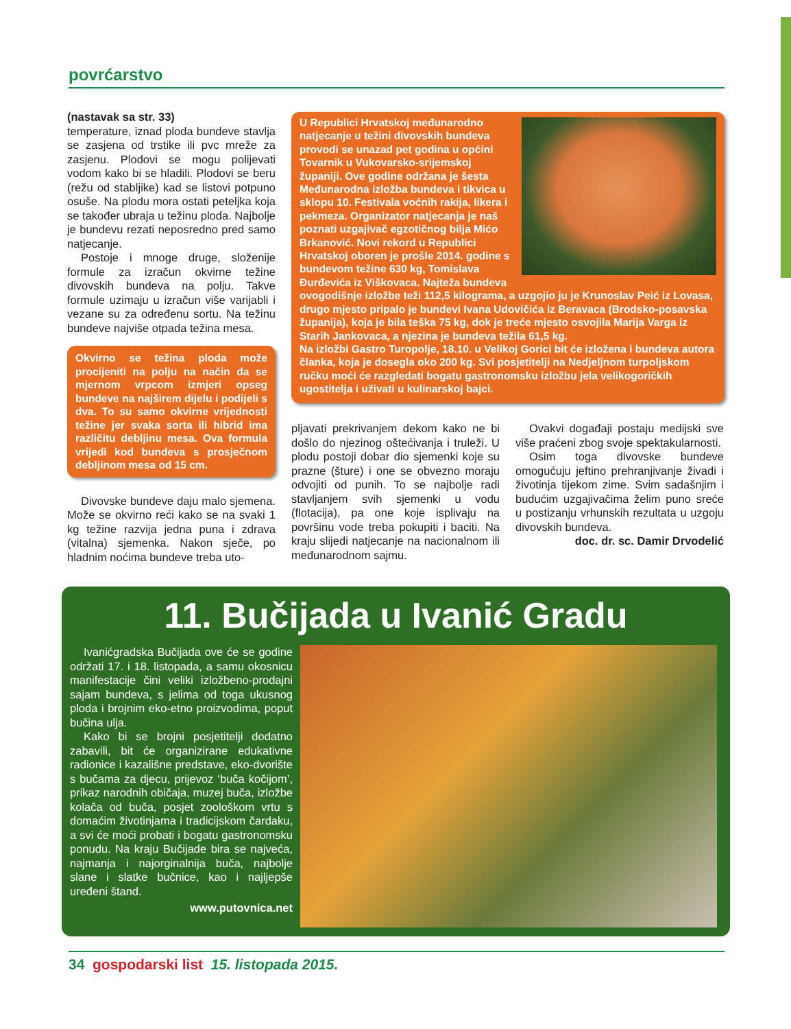povrćarstvo
(nastavak sa str. 33)
temperature, iznad ploda bundeve stavlja se zasjena od trstike ili pvc mreže za zasjenu. Plodovi se mogu polijevati vodom kako bi se hladili. Plodovi se beru (režu od stabljike) kad se listovi potpuno osuše. Na plodu mora ostati peteljka koja se također ubraja u težinu ploda. Najbolje je bundevu rezati neposredno pred samo natjecanje.
Postoje i mnoge druge, složenije formule za izračun okvirne težine divovskih bundeva na polju. Takve formule uzimaju u izračun više varijabli i vezane su za određenu sortu. Na težinu bundeve najviše otpada težina mesa.
Okvirno se težina ploda može procijeniti na polju na način da se mjernom vrpcom izmjeri opseg bundeve na najširem dijelu i podijeli s dva. To su samo okvirne vrijednosti težine jer svaka sorta ili hibrid ima različitu debljinu mesa. Ova formula vrijedi kod bundeva s prosječnom debljinom mesa od 15 cm.
Divovske bundeve daju malo sjemena. Može se okvirno reći kako se na svaki 1 kg težine razvija jedna puna i zdrava (vitalna) sjemenka. Nakon sječe, po hladnim noćima bundeve treba uto-
U Republici Hrvatskoj međunarodno natjecanje u težini divovskih bundeva provodi se unazad pet godina u općini Tovarnik u Vukovarsko-srijemskoj županiji. Ove godine održana je šesta Međunarodna izložba bundeva i tikvica u sklopu 10. Festivala voćnih rakija, likera i pekmeza. Organizator natjecanja je naš poznati uzgajivač egzotičnog bilja Mićo Brkanović. Novi rekord u Republici Hrvatskoj oboren je prošle 2014. godine s bundevom težine 630 kg, Tomislava Đurđevića iz Viškovaca. Najteža bundeva ovogodišnje izložbe teži 112,5 kilograma, a uzgojio ju je Krunoslav Peić iz Lovasa, drugo mjesto pripalo je bundevi Ivana Udovičića iz Beravaca (Brodsko-posavska županija), koja je bila teška 75 kg, dok je treće mjesto osvojila Marija Varga iz Starih Jankovaca, a njezina je bundeva težila 61,5 kg.
Na izložbi Gastro Turopolje, 18.10. u Velikoj Gorici bit će izložena i bundeva autora članka, koja je dosegla oko 200 kg. Svi posjetitelji na Nedjeljnom turpoljskom ručku moći će razgledati bogatu gastronomsku izložbu jela velikogoričkih ugostitelja i uživati u kulinarskoj bajci.
pljavati prekrivanjem dekom kako ne bi došlo do njezinog oštećivanja i truleži. U plodu postoji dobar dio sjemenki koje su prazne (šture) i one se obvezno moraju odvojiti od punih. To se najbolje radi stavljanjem svih sjemenki u vodu (flotacija), pa one koje isplivaju na površinu vode treba pokupiti i baciti. Na kraju slijedi natjecanje na nacionalnom ili međunarodnom sajmu.
Ovakvi događaji postaju medijski sve više praćeni zbog svoje spektakularnosti.
Osim toga divovske bundeve omogućuju jeftino prehranjivanje živadi i životinja tijekom zime. Svim sadašnjim i budućim uzgajivačima želim puno sreće u postizanju vrhunskih rezultata u uzgoju divovskih bundeva.
doc. dr. sc. Damir Drvodelić
11. Bučijada u Ivanić Gradu
Ivanićgradska Bučijada ove će se godine održati 17. i 18. listopada, a samu okosnicu manifestacije čini veliki izložbeno-prodajni sajam bundeva, s jelima od toga ukusnog ploda i brojnim eko-etno proizvodima, poput bučina ulja.
Kako bi se brojni posjetitelji dodatno zabavili, bit će organizirane edukativne radionice i kazališne predstave, eko-dvorište s bučama za djecu, prijevoz ‘buča kočijom’, prikaz narodnih običaja, muzej buča, izložbe kolača od buča, posjet zoološkom vrtu s domaćim životinjama i tradicijskom čardaku, a svi će moći probati i bogatu gastronomsku ponudu. Na kraju Bučijade bira se najveća, najmanja i najorginalnija buča, najbolje slane i slatke bučnice, kao i najljepše uređeni štand.
www.putovnica.net
34 gospodarski list 15. listopada 2015.